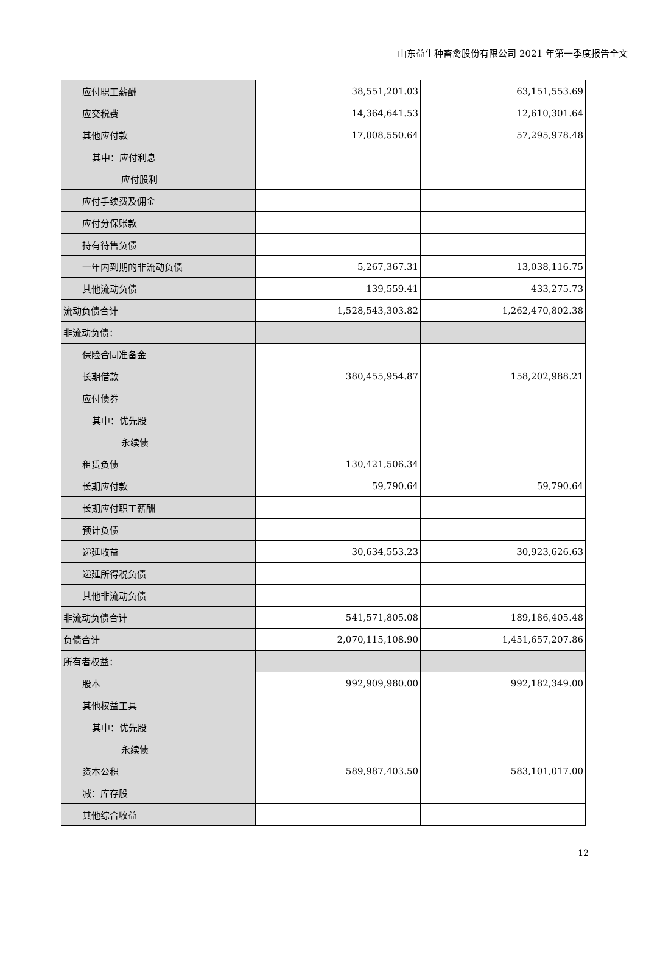山东益生种畜禽股份有限公司 2021 年第一季度报告全文
| 应付职工薪酬 | 38,551,201.03 | 63,151,553.69 |
| 应交税费 | 14,364,641.53 | 12,610,301.64 |
| 其他应付款 | 17,008,550.64 | 57,295,978.48 |
| 其中：应付利息 | | |
| 应付股利 | | |
| 应付手续费及佣金 | | |
| 应付分保账款 | | |
| 持有待售负债 | | |
| 一年内到期的非流动负债 | 5,267,367.31 | 13,038,116.75 |
| 其他流动负债 | 139,559.41 | 433,275.73 |
| 流动负债合计 | 1,528,543,303.82 | 1,262,470,802.38 |
| 非流动负债： | | |
| 保险合同准备金 | | |
| 长期借款 | 380,455,954.87 | 158,202,988.21 |
| 应付债券 | | |
| 其中：优先股 | | |
| 永续债 | | |
| 租赁负债 | 130,421,506.34 | |
| 长期应付款 | 59,790.64 | 59,790.64 |
| 长期应付职工薪酬 | | |
| 预计负债 | | |
| 递延收益 | 30,634,553.23 | 30,923,626.63 |
| 递延所得税负债 | | |
| 其他非流动负债 | | |
| 非流动负债合计 | 541,571,805.08 | 189,186,405.48 |
| 负债合计 | 2,070,115,108.90 | 1,451,657,207.86 |
| 所有者权益： | | |
| 股本 | 992,909,980.00 | 992,182,349.00 |
| 其他权益工具 | | |
| 其中：优先股 | | |
| 永续债 | | |
| 资本公积 | 589,987,403.50 | 583,101,017.00 |
| 减：库存股 | | |
| 其他综合收益 | | |
12